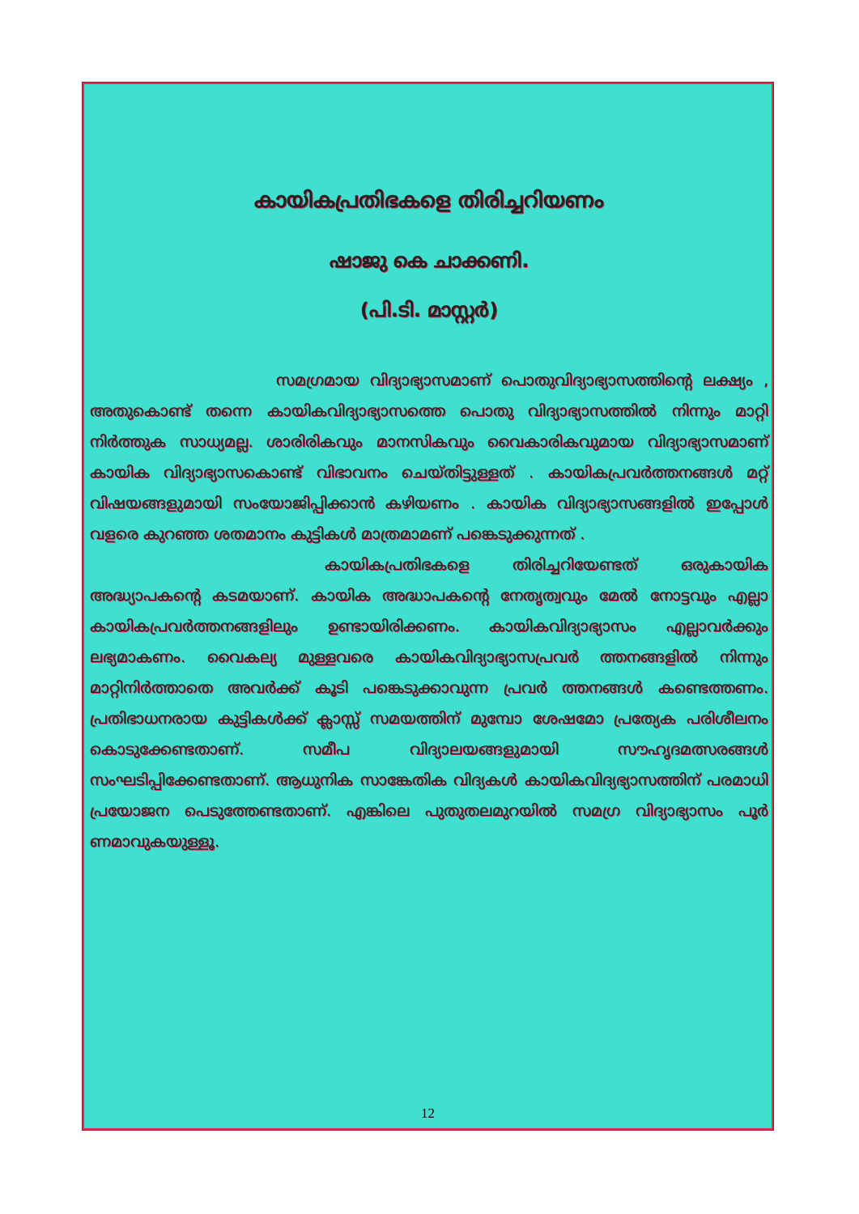കായികപ്രതിഭകളെ തിരിച്ചറിയണം
ഷാജു കെ ചാക്കണി.
(പി.ടി. മാസ്റ്റർ)
സമഗ്രമായ വിദ്യാഭ്യാസമാണ് പൊതുവിദ്യാഭ്യാസത്തിന്റെ ലക്ഷ്യം , അതുകൊണ്ട് തന്നെ കായികവിദ്യാഭ്യാസത്തെ പൊതു വിദ്യാഭ്യാസത്തിൽ നിന്നും മാറ്റി നിർത്തുക സാധ്യമല്ല. ശാരിരികവും മാനസികവും വൈകാരികവുമായ വിദ്യാഭ്യാസമാണ് കായിക വിദ്യാഭ്യാസകൊണ്ട് വിഭാവനം ചെയ്തിട്ടുള്ളത് . കായികപ്രവർത്തനങ്ങൾ മറ്റ് വിഷയങ്ങളുമായി സംയോജിപ്പിക്കാൻ കഴിയണം . കായിക വിദ്യാഭ്യാസങ്ങളിൽ ഇപ്പോൾ വളരെ കുറഞ്ഞ ശതമാനം കുട്ടികൾ മാത്രമാമണ് പങ്കെടുക്കുന്നത് .
കായികപ്രതിഭകളെ തിരിച്ചറിയേണ്ടത് ഒരുകായിക അദ്ധ്യാപകന്റെ കടമയാണ്. കായിക അദ്ധാപകന്റെ നേതൃത്വവും മേൽ നോട്ടവും എല്ലാ കായികപ്രവർത്തനങ്ങളിലും ഉണ്ടായിരിക്കണം. കായികവിദ്യാഭ്യാസം എല്ലാവർക്കും ലഭ്യമാകണം. വൈകല്യ മുള്ളവരെ കായികവിദ്യാഭ്യാസപ്രവർ ത്തനങ്ങളിൽ നിന്നും മാറ്റിനിർത്താതെ അവർക്ക് കൂടി പങ്കെടുക്കാവുന്ന പ്രവർ ത്തനങ്ങൾ കണ്ടെത്തണം. പ്രതിഭാധനരായ കുട്ടികൾക്ക് ക്ലാസ്സ് സമയത്തിന് മുമ്പോ ശേഷമോ പ്രത്യേക പരിശീലനം കൊടുക്കേണ്ടതാണ്. സമീപ വിദ്യാലയങ്ങളുമായി സൗഹൃദമത്സരങ്ങൾ സംഘടിപ്പിക്കേണ്ടതാണ്. ആധുനിക സാങ്കേതിക വിദ്യകൾ കായികവിദ്യഭ്യാസത്തിന് പരമാധി പ്രയോജന പെടുത്തേണ്ടതാണ്. എങ്കിലെ പുതുതലമുറയിൽ സമഗ്ര വിദ്യാഭ്യാസം പൂർ ണമാവുകയുള്ളൂ.
12